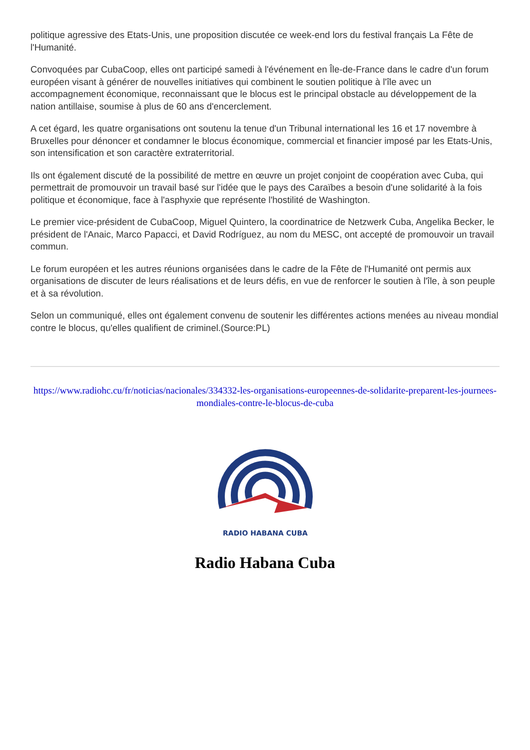politique agressive des Etats-Unis, une proposition discutée ce week-end lors du festival français La Fête de l'Humanité.
Convoquées par CubaCoop, elles ont participé samedi à l'événement en Île-de-France dans le cadre d'un forum européen visant à générer de nouvelles initiatives qui combinent le soutien politique à l'île avec un accompagnement économique, reconnaissant que le blocus est le principal obstacle au développement de la nation antillaise, soumise à plus de 60 ans d'encerclement.
A cet égard, les quatre organisations ont soutenu la tenue d'un Tribunal international les 16 et 17 novembre à Bruxelles pour dénoncer et condamner le blocus économique, commercial et financier imposé par les Etats-Unis, son intensification et son caractère extraterritorial.
Ils ont également discuté de la possibilité de mettre en œuvre un projet conjoint de coopération avec Cuba, qui permettrait de promouvoir un travail basé sur l'idée que le pays des Caraïbes a besoin d'une solidarité à la fois politique et économique, face à l'asphyxie que représente l'hostilité de Washington.
Le premier vice-président de CubaCoop, Miguel Quintero, la coordinatrice de Netzwerk Cuba, Angelika Becker, le président de l'Anaic, Marco Papacci, et David Rodríguez, au nom du MESC, ont accepté de promouvoir un travail commun.
Le forum européen et les autres réunions organisées dans le cadre de la Fête de l'Humanité ont permis aux organisations de discuter de leurs réalisations et de leurs défis, en vue de renforcer le soutien à l'île, à son peuple et à sa révolution.
Selon un communiqué, elles ont également convenu de soutenir les différentes actions menées au niveau mondial contre le blocus, qu'elles qualifient de criminel.(Source:PL)
https://www.radiohc.cu/fr/noticias/nacionales/334332-les-organisations-europeennes-de-solidarite-preparent-les-journees-mondiales-contre-le-blocus-de-cuba
RADIO HABANA CUBA
Radio Habana Cuba